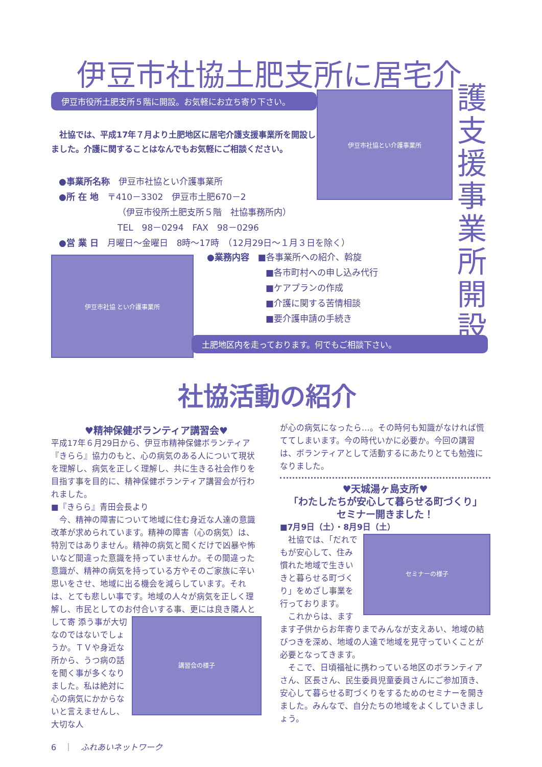伊豆市社協土肥支所に居宅介
護支援事業所開設
伊豆市役所土肥支所５階に開設。お気軽にお立ち寄り下さい。 伊豆市社協とい介護事業所
　社協では、平成17年７月より土肥地区に居宅介護支援事業所を開設しました。介護に関することはなんでもお気軽にご相談ください。
●事業所名称　伊豆市社協とい介護事業所
●所 在 地　〒410－3302　伊豆市土肥670－2
（伊豆市役所土肥支所５階　社協事務所内）
TEL　98－0294　FAX　98－0296
●営 業 日　月曜日～金曜日　8時～17時　（12月29日～１月３日を除く）
伊豆市社協 とい介護事業所
●業務内容　■各事業所への紹介、斡旋
■各市町村への申し込み代行
■ケアプランの作成
■介護に関する苦情相談
■要介護申請の手続き
土肥地区内を走っております。何でもご相談下さい。
社協活動の紹介
♥精神保健ボランティア講習会♥
平成17年６月29日から、伊豆市精神保健ボランティア『きらら』協力のもと、心の病気のある人について現状を理解し、病気を正しく理解し、共に生きる社会作りを目指す事を目的に、精神保健ボランティア講習会が行われました。
■『きらら』青田会長より
　今、精神の障害について地域に住む身近な人達の意識改革が求められています。精神の障害（心の病気）は、特別ではありません。精神の病気と聞くだけで凶暴や怖いなど間違った意識を持っていませんか。その間違った意識が、精神の病気を持っている方やそのご家族に辛い思いをさせ、地域に出る機会を減らしています。それは、とても悲しい事です。地域の人々が病気を正しく理解し、市民としてのお付合いする事、更には良き隣人として寄
講習会の様子
添う事が大切なのではないでしょうか。ＴＶや身近な所から、うつ病の話を聞く事が多くなりました。私は絶対に心の病気にかからないと言えませんし、大切な人
が心の病気になったら…。その時何も知識がなければ慌ててしまいます。今の時代いかに必要か。今回の講習は、ボランティアとして活動するにあたりとても勉強になりました。
♥天城湯ヶ島支所♥
「わたしたちが安心して暮らせる町づくり」
セミナー開きました！
■7月9日（土）・8月9日（土）
セミナーの様子
　社協では、「だれでもが安心して、住み慣れた地域で生きいきと暮らせる町づくり」をめざし事業を行っております。
　これからは、ますます子供からお年寄りまでみんなが支えあい、地域の結びつきを深め、地域の人達で地域を見守っていくことが必要となってきます。
　そこで、日頃福祉に携わっている地区のボランティアさん、区長さん、民生委員児童委員さんにご参加頂き、安心して暮らせる町づくりをするためのセミナーを開きました。みんなで、自分たちの地域をよくしていきましょう。
6　｜　ふれあいネットワーク